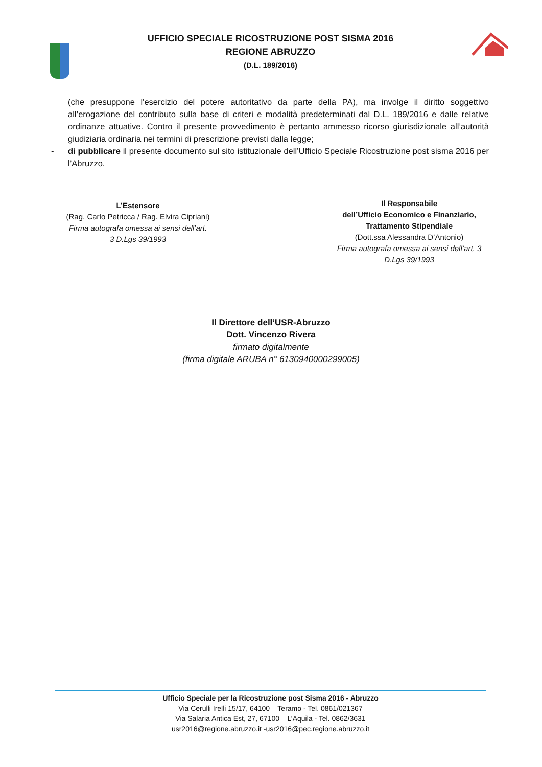UFFICIO SPECIALE RICOSTRUZIONE POST SISMA 2016
REGIONE ABRUZZO
(D.L. 189/2016)
(che presuppone l'esercizio del potere autoritativo da parte della PA), ma involge il diritto soggettivo all’erogazione del contributo sulla base di criteri e modalità predeterminati dal D.L. 189/2016 e dalle relative ordinanze attuative. Contro il presente provvedimento è pertanto ammesso ricorso giurisdizionale all’autorità giudiziaria ordinaria nei termini di prescrizione previsti dalla legge;
- di pubblicare il presente documento sul sito istituzionale dell’Ufficio Speciale Ricostruzione post sisma 2016 per l’Abruzzo.
L’Estensore
(Rag. Carlo Petricca / Rag. Elvira Cipriani)
Firma autografa omessa ai sensi dell’art.
3 D.Lgs 39/1993
Il Responsabile
dell’Ufficio Economico e Finanziario,
Trattamento Stipendiale
(Dott.ssa Alessandra D’Antonio)
Firma autografa omessa ai sensi dell’art. 3
D.Lgs 39/1993
Il Direttore dell’USR-Abruzzo
Dott. Vincenzo Rivera
firmato digitalmente
(firma digitale ARUBA n° 6130940000299005)
Ufficio Speciale per la Ricostruzione post Sisma 2016 - Abruzzo
Via Cerulli Irelli 15/17, 64100 – Teramo - Tel. 0861/021367
Via Salaria Antica Est, 27, 67100 – L’Aquila - Tel. 0862/3631
usr2016@regione.abruzzo.it -usr2016@pec.regione.abruzzo.it